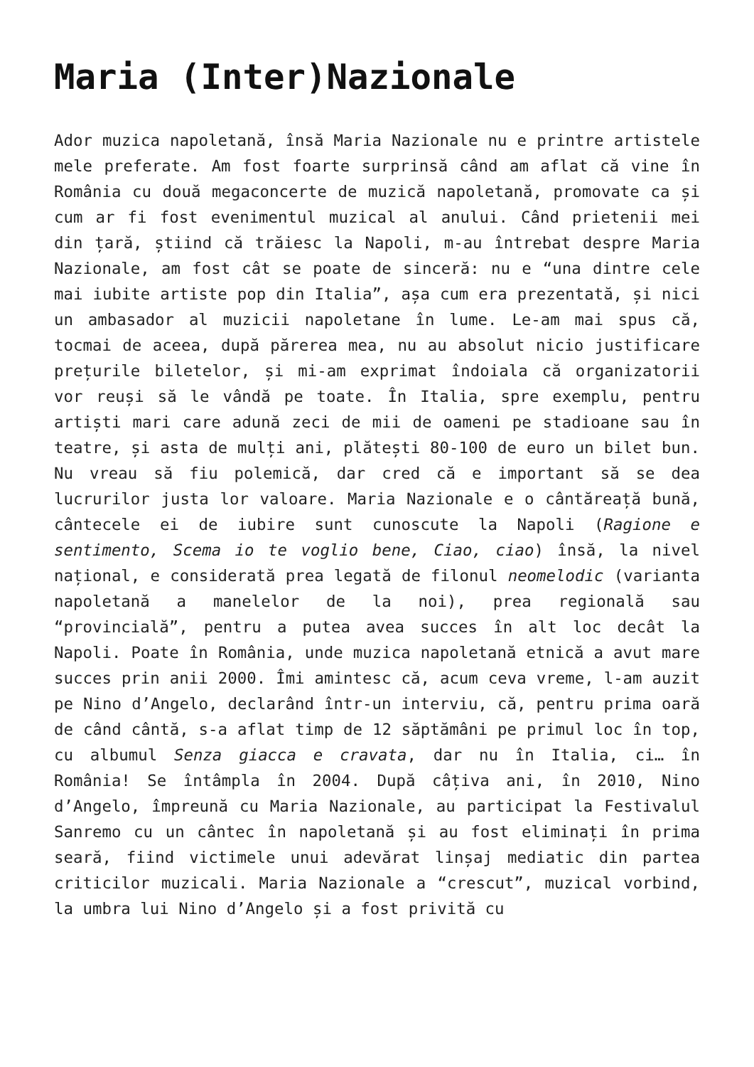Maria (Inter)Nazionale
Ador muzica napoletană, însă Maria Nazionale nu e printre artistele mele preferate. Am fost foarte surprinsă când am aflat că vine în România cu două megaconcerte de muzică napoletană, promovate ca și cum ar fi fost evenimentul muzical al anului. Când prietenii mei din țară, știind că trăiesc la Napoli, m-au întrebat despre Maria Nazionale, am fost cât se poate de sinceră: nu e “una dintre cele mai iubite artiste pop din Italia”, așa cum era prezentată, și nici un ambasador al muzicii napoletane în lume. Le-am mai spus că, tocmai de aceea, după părerea mea, nu au absolut nicio justificare prețurile biletelor, și mi-am exprimat îndoiala că organizatorii vor reuși să le vândă pe toate. În Italia, spre exemplu, pentru artiști mari care adună zeci de mii de oameni pe stadioane sau în teatre, și asta de mulți ani, plătești 80-100 de euro un bilet bun. Nu vreau să fiu polemică, dar cred că e important să se dea lucrurilor justa lor valoare. Maria Nazionale e o cântăreață bună, cântecele ei de iubire sunt cunoscute la Napoli (Ragione e sentimento, Scema io te voglio bene, Ciao, ciao) însă, la nivel național, e considerată prea legată de filonul neomelodic (varianta napoletană a manelelor de la noi), prea regională sau “provincială”, pentru a putea avea succes în alt loc decât la Napoli. Poate în România, unde muzica napoletană etnică a avut mare succes prin anii 2000. Îmi amintesc că, acum ceva vreme, l-am auzit pe Nino d’Angelo, declarând într-un interviu, că, pentru prima oară de când cântă, s-a aflat timp de 12 săptămâni pe primul loc în top, cu albumul Senza giacca e cravata, dar nu în Italia, ci… în România! Se întâmpla în 2004. După câțiva ani, în 2010, Nino d’Angelo, împreună cu Maria Nazionale, au participat la Festivalul Sanremo cu un cântec în napoletană și au fost eliminați în prima seară, fiind victimele unui adevărat linșaj mediatic din partea criticilor muzicali. Maria Nazionale a “crescut”, muzical vorbind, la umbra lui Nino d’Angelo și a fost privită cu